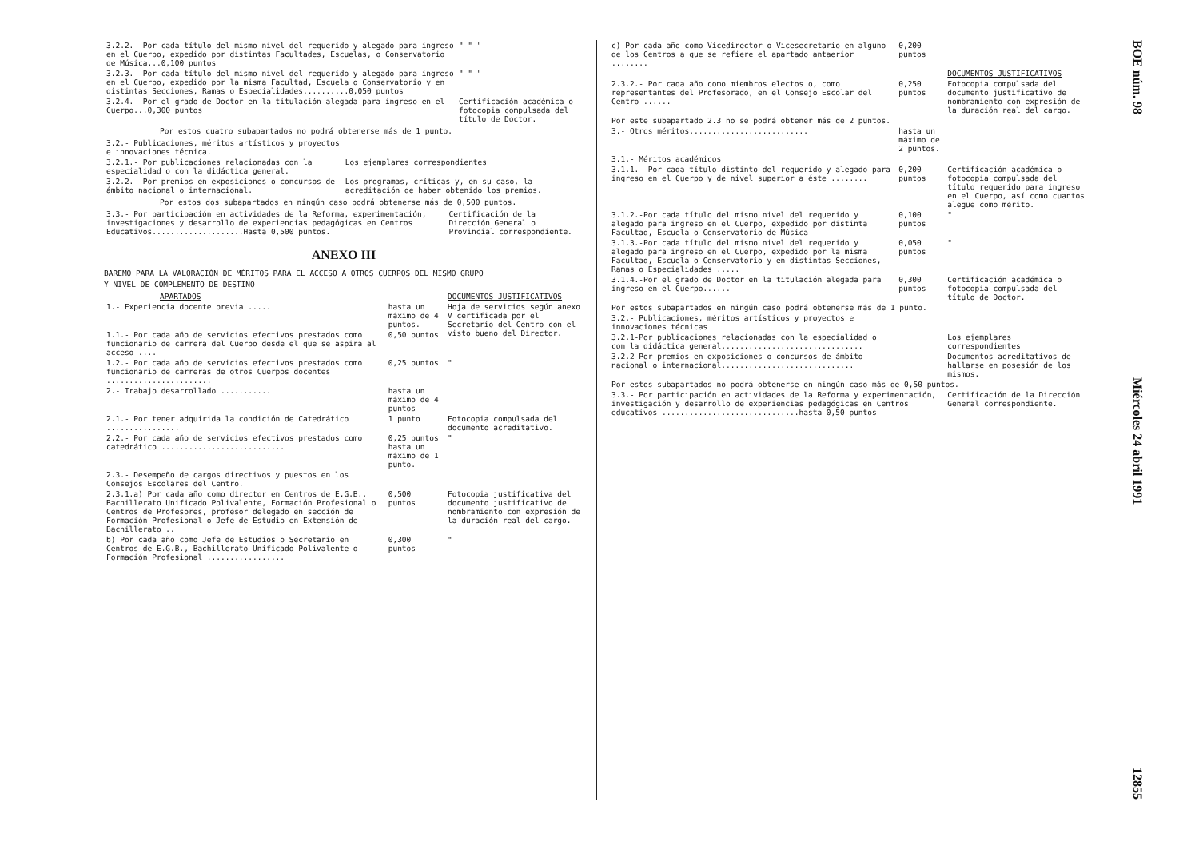| 3.2.2.- Por cada título del mismo nivel del requerido y alegado para ingreso en el Cuerpo, expedido por distintas Facultades, Escuelas, o Conservatorio de Música...0,100 puntos | " " " |
| 3.2.3.- Por cada título del mismo nivel del requerido y alegado para ingreso en el Cuerpo, expedido por la misma Facultad, Escuela o Conservatorio y en distintas Secciones, Ramas o Especialidades..........0,050 puntos | " " " |
| 3.2.4.- Por el grado de Doctor en la titulación alegada para ingreso en el Cuerpo...0,300 puntos | Certificación académica o fotocopia compulsada del título de Doctor. |
Por estos cuatro subapartados no podrá obtenerse más de 1 punto.
| 3.2.- Publicaciones, méritos artísticos y proyectos e innovaciones técnica. | |
| 3.2.1.- Por publicaciones relacionadas con la especialidad o con la didáctica general. | Los ejemplares correspondientes |
| 3.2.2.- Por premios en exposiciones o concursos de ámbito nacional o internacional. | Los programas, críticas y, en su caso, la acreditación de haber obtenido los premios. |
Por estos dos subapartados en ningún caso podrá obtenerse más de 0,500 puntos.
| 3.3.- Por participación en actividades de la Reforma, experimentación, investigaciones y desarrollo de experiencias pedagógicas en Centros Educativos....................Hasta 0,500 puntos. | Certificación de la Dirección General o Provincial correspondiente. |
ANEXO III
BAREMO PARA LA VALORACIÓN DE MÉRITOS PARA EL ACCESO A OTROS CUERPOS DEL MISMO GRUPO
Y NIVEL DE COMPLEMENTO DE DESTINO
| APARTADOS | | DOCUMENTOS JUSTIFICATIVOS |
| --- | --- | --- |
| 1.- Experiencia docente previa ..... | hasta un máximo de 4 puntos. | Hoja de servicios según anexo V certificada por el Secretario del Centro con el visto bueno del Director. |
| 1.1.- Por cada año de servicios efectivos prestados como funcionario de carrera del Cuerpo desde el que se aspira al acceso .... | 0,50 puntos | |
| 1.2.- Por cada año de servicios efectivos prestados como funcionario de carreras de otros Cuerpos docentes ....................... | 0,25 puntos | " |
| 2.- Trabajo desarrollado ........... | hasta un máximo de 4 puntos | |
| 2.1.- Por tener adquirida la condición de Catedrático ................ | 1 punto | Fotocopia compulsada del documento acreditativo. |
| 2.2.- Por cada año de servicios efectivos prestados como catedrático ........................... | 0,25 puntos hasta un máximo de 1 punto. | " |
| 2.3.- Desempeño de cargos directivos y puestos en los Consejos Escolares del Centro. | | |
| 2.3.1.a) Por cada año como director en Centros de E.G.B., Bachillerato Unificado Polivalente, Formación Profesional o Centros de Profesores, profesor delegado en sección de Formación Profesional o Jefe de Estudio en Extensión de Bachillerato .. | 0,500 puntos | Fotocopia justificativa del documento justificativo de nombramiento con expresión de la duración real del cargo. |
| b) Por cada año como Jefe de Estudios o Secretario en Centros de E.G.B., Bachillerato Unificado Polivalente o Formación Profesional ................. | 0,300 puntos | " |
| c) Por cada año como Vicedirector o Vicesecretario en alguno de los Centros a que se refiere el apartado antaerior ........ | 0,200 puntos | |
| | | DOCUMENTOS JUSTIFICATIVOS |
| 2.3.2.- Por cada año como miembros electos o, como representantes del Profesorado, en el Consejo Escolar del Centro ...... | 0,250 puntos | Fotocopia compulsada del documento justificativo de nombramiento con expresión de la duración real del cargo. |
| Por este subapartado 2.3 no se podrá obtener más de 2 puntos. | | |
| 3.- Otros méritos.......................... | hasta un máximo de 2 puntos. | |
| 3.1.- Méritos académicos | | |
| 3.1.1.- Por cada título distinto del requerido y alegado para ingreso en el Cuerpo y de nivel superior a éste ........ | 0,200 puntos | Certificación académica o fotocopia compulsada del título requerido para ingreso en el Cuerpo, así como cuantos alegue como mérito. |
| 3.1.2.-Por cada título del mismo nivel del requerido y alegado para ingreso en el Cuerpo, expedido por distinta Facultad, Escuela o Conservatorio de Música | 0,100 puntos | " |
| 3.1.3.-Por cada título del mismo nivel del requerido y alegado para ingreso en el Cuerpo, expedido por la misma Facultad, Escuela o Conservatorio y en distintas Secciones, Ramas o Especialidades ..... | 0,050 puntos | " |
| 3.1.4.-Por el grado de Doctor en la titulación alegada para ingreso en el Cuerpo...... | 0,300 puntos | Certificación académica o fotocopia compulsada del título de Doctor. |
| Por estos subapartados en ningún caso podrá obtenerse más de 1 punto. | | |
| 3.2.- Publicaciones, méritos artísticos y proyectos e innovaciones técnicas | | |
| 3.2.1-Por publicaciones relacionadas con la especialidad o con la didáctica general............................... | | Los ejemplares correspondientes |
| 3.2.2-Por premios en exposiciones o concursos de ámbito nacional o internacional............................. | | Documentos acreditativos de hallarse en posesión de los mismos. |
| Por estos subapartados no podrá obtenerse en ningún caso más de 0,50 puntos. | | |
| 3.3.- Por participación en actividades de la Reforma y experimentación, investigación y desarrollo de experiencias pedagógicas en Centros educativos ..............................hasta 0,50 puntos | | Certificación de la Dirección General correspondiente. |
BOE núm. 98 Miércoles 24 abril 1991 12855